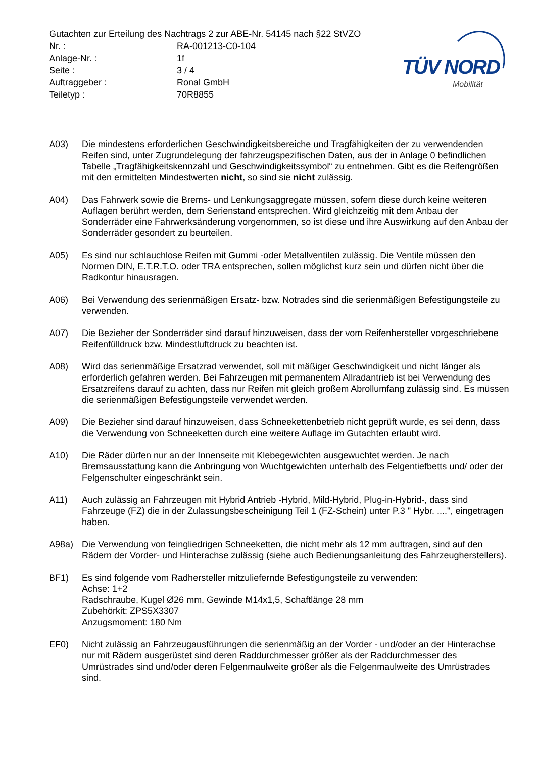TÜV NORD
Mobilität
Gutachten zur Erteilung des Nachtrags 2 zur ABE-Nr. 54145 nach §22 StVZO
Nr. : RA-001213-C0-104
Anlage-Nr. : 1f
Seite : 3 / 4
Auftraggeber : Ronal GmbH
Teiletyp : 70R8855
A03) Die mindestens erforderlichen Geschwindigkeitsbereiche und Tragfähigkeiten der zu verwendenden Reifen sind, unter Zugrundelegung der fahrzeugspezifischen Daten, aus der in Anlage 0 befindlichen Tabelle „Tragfähigkeitskennzahl und Geschwindigkeitssymbol“ zu entnehmen. Gibt es die Reifengrößen mit den ermittelten Mindestwerten nicht, so sind sie nicht zulässig.
A04) Das Fahrwerk sowie die Brems- und Lenkungsaggregate müssen, sofern diese durch keine weiteren Auflagen berührt werden, dem Serienstand entsprechen. Wird gleichzeitig mit dem Anbau der Sonderräder eine Fahrwerksänderung vorgenommen, so ist diese und ihre Auswirkung auf den Anbau der Sonderräder gesondert zu beurteilen.
A05) Es sind nur schlauchlose Reifen mit Gummi -oder Metallventilen zulässig. Die Ventile müssen den Normen DIN, E.T.R.T.O. oder TRA entsprechen, sollen möglichst kurz sein und dürfen nicht über die Radkontur hinausragen.
A06) Bei Verwendung des serienmäßigen Ersatz- bzw. Notrades sind die serienmäßigen Befestigungsteile zu verwenden.
A07) Die Bezieher der Sonderräder sind darauf hinzuweisen, dass der vom Reifenhersteller vorgeschriebene Reifenfülldruck bzw. Mindestluftdruck zu beachten ist.
A08) Wird das serienmäßige Ersatzrad verwendet, soll mit mäßiger Geschwindigkeit und nicht länger als erforderlich gefahren werden. Bei Fahrzeugen mit permanentem Allradantrieb ist bei Verwendung des Ersatzreifens darauf zu achten, dass nur Reifen mit gleich großem Abrollumfang zulässig sind. Es müssen die serienmäßigen Befestigungsteile verwendet werden.
A09) Die Bezieher sind darauf hinzuweisen, dass Schneekettenbetrieb nicht geprüft wurde, es sei denn, dass die Verwendung von Schneeketten durch eine weitere Auflage im Gutachten erlaubt wird.
A10) Die Räder dürfen nur an der Innenseite mit Klebegewichten ausgewuchtet werden. Je nach Bremsausstattung kann die Anbringung von Wuchtgewichten unterhalb des Felgentiefbetts und/ oder der Felgenschulter eingeschränkt sein.
A11) Auch zulässig an Fahrzeugen mit Hybrid Antrieb -Hybrid, Mild-Hybrid, Plug-in-Hybrid-, dass sind Fahrzeuge (FZ) die in der Zulassungsbescheinigung Teil 1 (FZ-Schein) unter P.3 " Hybr. ....", eingetragen haben.
A98a) Die Verwendung von feingliedrigen Schneeketten, die nicht mehr als 12 mm auftragen, sind auf den Rädern der Vorder- und Hinterachse zulässig (siehe auch Bedienungsanleitung des Fahrzeugherstellers).
BF1) Es sind folgende vom Radhersteller mitzuliefernde Befestigungsteile zu verwenden:
Achse: 1+2
Radschraube, Kugel Ø26 mm, Gewinde M14x1,5, Schaftlänge 28 mm
Zubehörkit: ZPS5X3307
Anzugsmoment: 180 Nm
EF0) Nicht zulässig an Fahrzeugausführungen die serienmäßig an der Vorder - und/oder an der Hinterachse nur mit Rädern ausgerüstet sind deren Raddurchmesser größer als der Raddurchmesser des Umrüstrades sind und/oder deren Felgenmaulweite größer als die Felgenmaulweite des Umrüstrades sind.